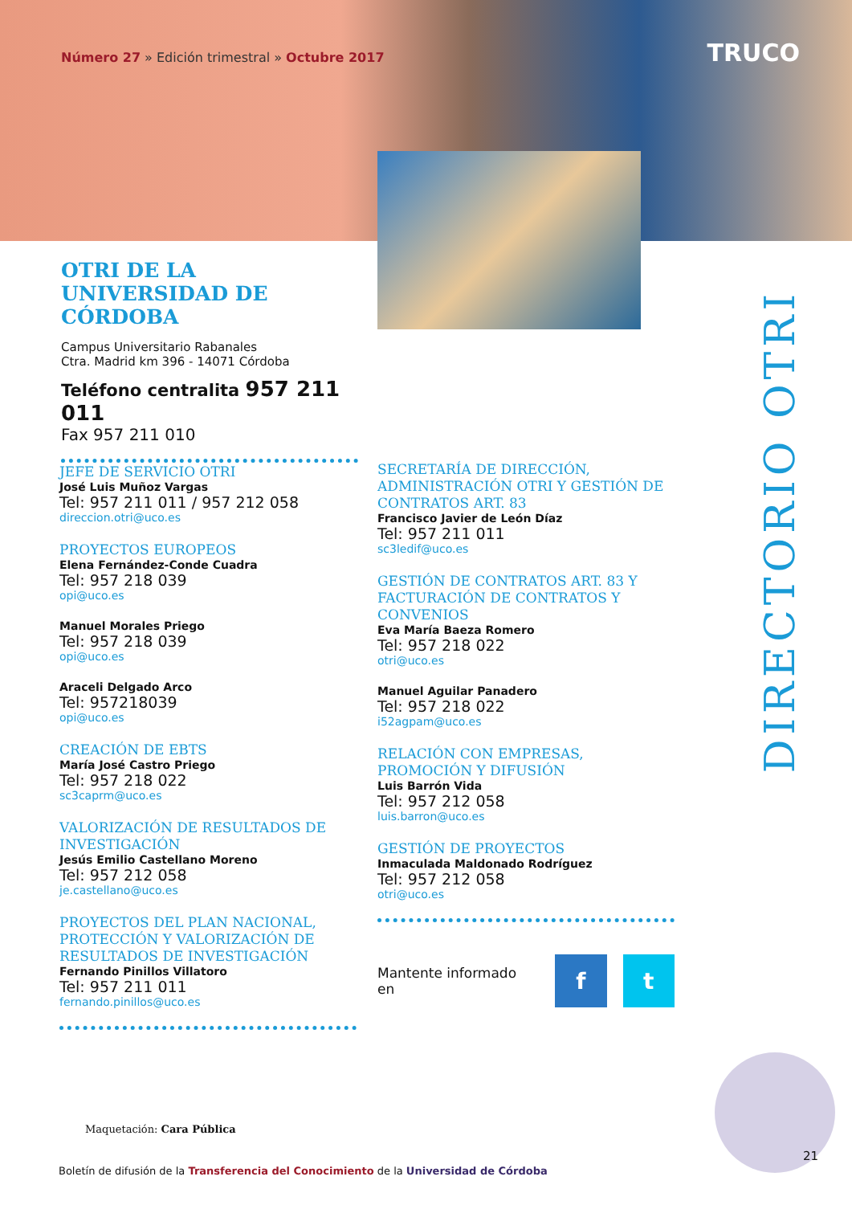Número 27 » Edición trimestral » Octubre 2017
TRUCO
OTRI DE LA UNIVERSIDAD DE CÓRDOBA
Campus Universitario Rabanales
Ctra. Madrid km 396 - 14071 Córdoba
Teléfono centralita 957 211 011
Fax 957 211 010
JEFE DE SERVICIO OTRI
José Luis Muñoz Vargas
Tel: 957 211 011 / 957 212 058
direccion.otri@uco.es
PROYECTOS EUROPEOS
Elena Fernández-Conde Cuadra
Tel: 957 218 039
opi@uco.es
Manuel Morales Priego
Tel: 957 218 039
opi@uco.es
Araceli Delgado Arco
Tel: 957218039
opi@uco.es
CREACIÓN DE EBTS
María José Castro Priego
Tel: 957 218 022
sc3caprm@uco.es
VALORIZACIÓN DE RESULTADOS DE INVESTIGACIÓN
Jesús Emilio Castellano Moreno
Tel: 957 212 058
je.castellano@uco.es
PROYECTOS DEL PLAN NACIONAL, PROTECCIÓN Y VALORIZACIÓN DE RESULTADOS DE INVESTIGACIÓN
Fernando Pinillos Villatoro
Tel: 957 211 011
fernando.pinillos@uco.es
SECRETARÍA DE DIRECCIÓN, ADMINISTRACIÓN OTRI Y GESTIÓN DE CONTRATOS ART. 83
Francisco Javier de León Díaz
Tel: 957 211 011
sc3ledif@uco.es
GESTIÓN DE CONTRATOS ART. 83 Y FACTURACIÓN DE CONTRATOS Y CONVENIOS
Eva María Baeza Romero
Tel: 957 218 022
otri@uco.es
Manuel Aguilar Panadero
Tel: 957 218 022
i52agpam@uco.es
RELACIÓN CON EMPRESAS, PROMOCIÓN Y DIFUSIÓN
Luis Barrón Vida
Tel: 957 212 058
luis.barron@uco.es
GESTIÓN DE PROYECTOS
Inmaculada Maldonado Rodríguez
Tel: 957 212 058
otri@uco.es
Mantente informado en f t
DIRECTORIO OTRI
Maquetación: Cara Pública
21
Boletín de difusión de la Transferencia del Conocimiento de la Universidad de Córdoba